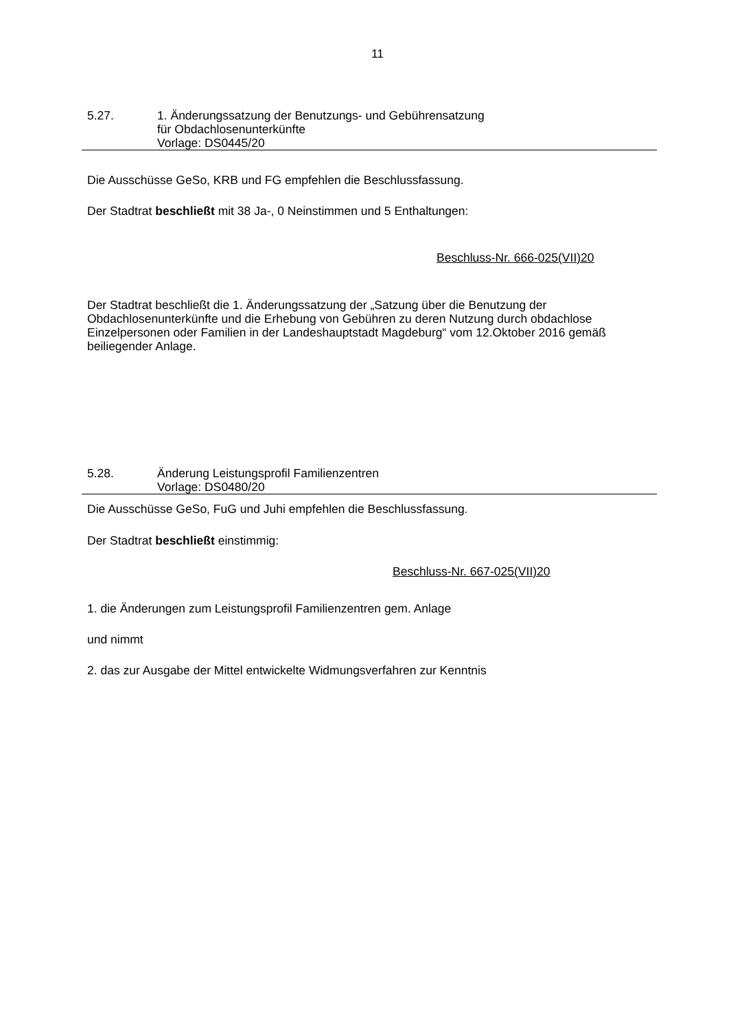11
5.27. 1. Änderungssatzung der Benutzungs- und Gebührensatzung
für Obdachlosenunterkünfte
Vorlage: DS0445/20
Die Ausschüsse GeSo, KRB und FG empfehlen die Beschlussfassung.
Der Stadtrat beschließt mit 38 Ja-, 0 Neinstimmen und 5 Enthaltungen:
Beschluss-Nr. 666-025(VII)20
Der Stadtrat beschließt die 1. Änderungssatzung der „Satzung über die Benutzung der Obdachlosenunterkünfte und die Erhebung von Gebühren zu deren Nutzung durch obdachlose Einzelpersonen oder Familien in der Landeshauptstadt Magdeburg“ vom 12.Oktober 2016 gemäß beiliegender Anlage.
5.28. Änderung Leistungsprofil Familienzentren
Vorlage: DS0480/20
Die Ausschüsse GeSo, FuG und Juhi empfehlen die Beschlussfassung.
Der Stadtrat beschließt einstimmig:
Beschluss-Nr. 667-025(VII)20
1. die Änderungen zum Leistungsprofil Familienzentren gem. Anlage
und nimmt
2. das zur Ausgabe der Mittel entwickelte Widmungsverfahren zur Kenntnis